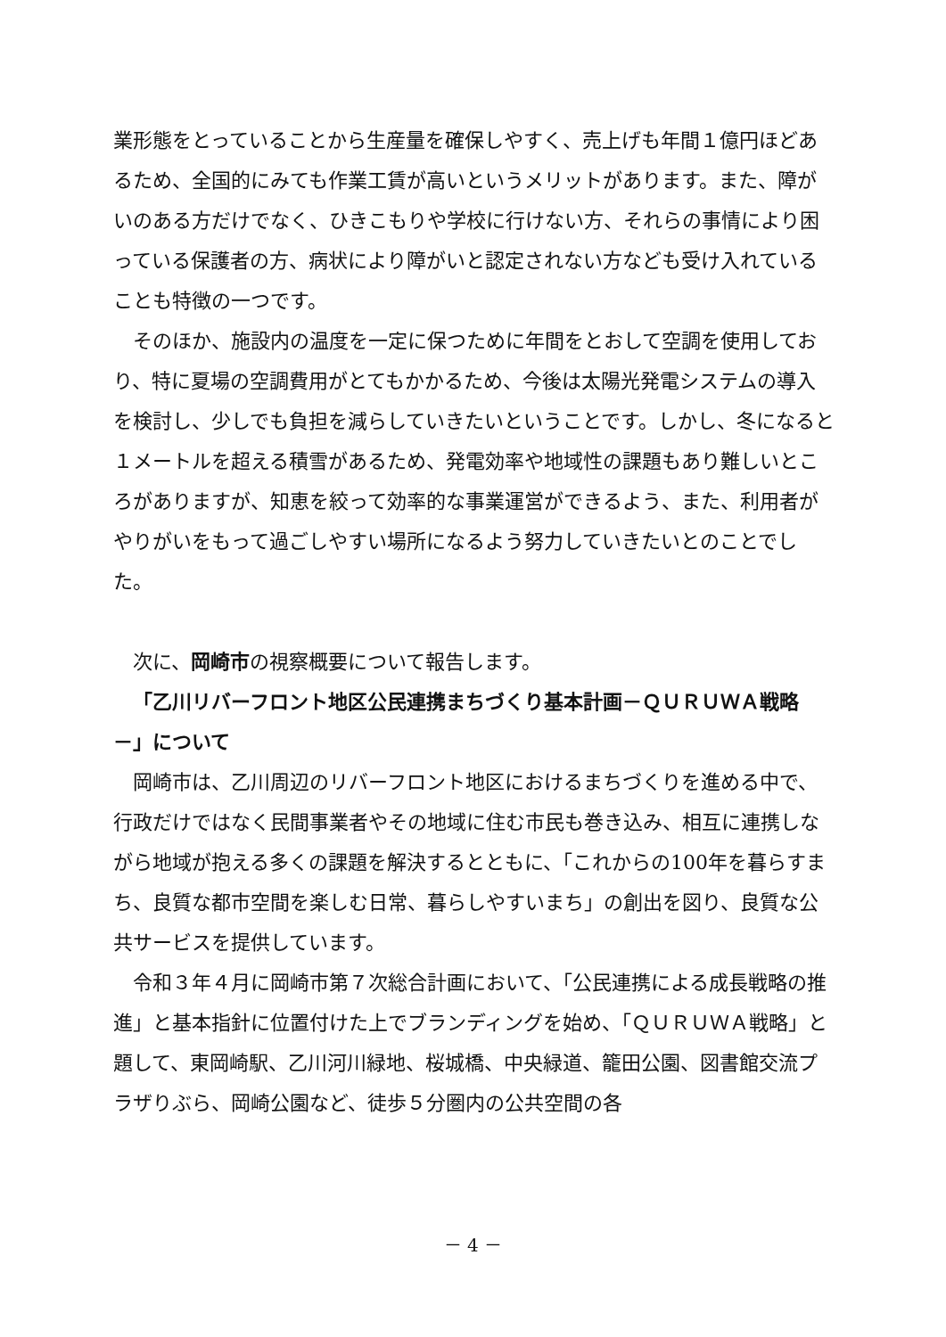業形態をとっていることから生産量を確保しやすく、売上げも年間１億円ほどあるため、全国的にみても作業工賃が高いというメリットがあります。また、障がいのある方だけでなく、ひきこもりや学校に行けない方、それらの事情により困っている保護者の方、病状により障がいと認定されない方なども受け入れていることも特徴の一つです。
そのほか、施設内の温度を一定に保つために年間をとおして空調を使用しており、特に夏場の空調費用がとてもかかるため、今後は太陽光発電システムの導入を検討し、少しでも負担を減らしていきたいということです。しかし、冬になると１メートルを超える積雪があるため、発電効率や地域性の課題もあり難しいところがありますが、知恵を絞って効率的な事業運営ができるよう、また、利用者がやりがいをもって過ごしやすい場所になるよう努力していきたいとのことでした。
次に、岡崎市の視察概要について報告します。
「乙川リバーフロント地区公民連携まちづくり基本計画－ＱＵＲＵＷＡ戦略－」について
岡崎市は、乙川周辺のリバーフロント地区におけるまちづくりを進める中で、行政だけではなく民間事業者やその地域に住む市民も巻き込み、相互に連携しながら地域が抱える多くの課題を解決するとともに、「これからの100年を暮らすまち、良質な都市空間を楽しむ日常、暮らしやすいまち」の創出を図り、良質な公共サービスを提供しています。
令和３年４月に岡崎市第７次総合計画において、「公民連携による成長戦略の推進」と基本指針に位置付けた上でブランディングを始め、「ＱＵＲＵＷＡ戦略」と題して、東岡崎駅、乙川河川緑地、桜城橋、中央緑道、籠田公園、図書館交流プラザりぶら、岡崎公園など、徒歩５分圏内の公共空間の各
－ 4 －